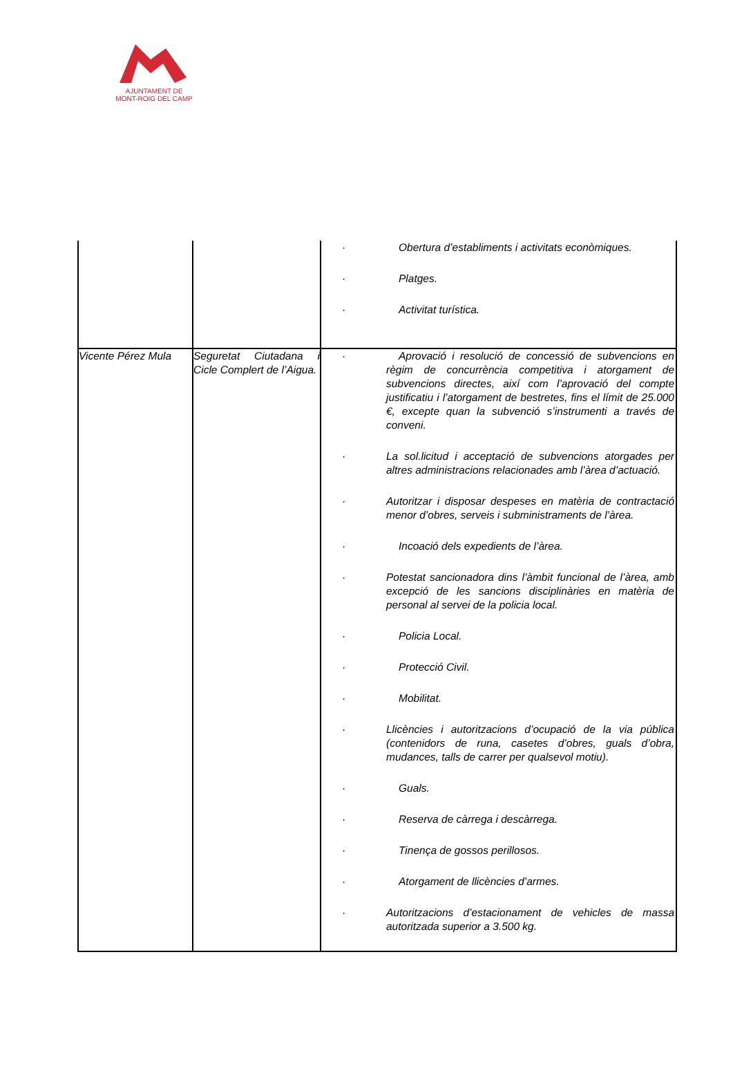AJUNTAMENT DE
MONT-ROIG DEL CAMP
| | | · Obertura d’establiments i activitats econòmiques. · Platges. · Activitat turística. |
| Vicente Pérez Mula | Seguretat Ciutadana i Cicle Complert de l’Aigua. | · Aprovació i resolució de concessió de subvencions en règim de concurrència competitiva i atorgament de subvencions directes, així com l’aprovació del compte justificatiu i l’atorgament de bestretes, fins el límit de 25.000 €, excepte quan la subvenció s’instrumenti a través de conveni. · La sol.licitud i acceptació de subvencions atorgades per altres administracions relacionades amb l’àrea d’actuació. · Autoritzar i disposar despeses en matèria de contractació menor d’obres, serveis i subministraments de l’àrea. · Incoació dels expedients de l’àrea. · Potestat sancionadora dins l’àmbit funcional de l’àrea, amb excepció de les sancions disciplinàries en matèria de personal al servei de la policia local. · Policia Local. · Protecció Civil. · Mobilitat. · Llicències i autoritzacions d’ocupació de la via pública (contenidors de runa, casetes d’obres, guals d’obra, mudances, talls de carrer per qualsevol motiu). · Guals. · Reserva de càrrega i descàrrega. · Tinença de gossos perillosos. · Atorgament de llicències d’armes. · Autoritzacions d’estacionament de vehicles de massa autoritzada superior a 3.500 kg. |